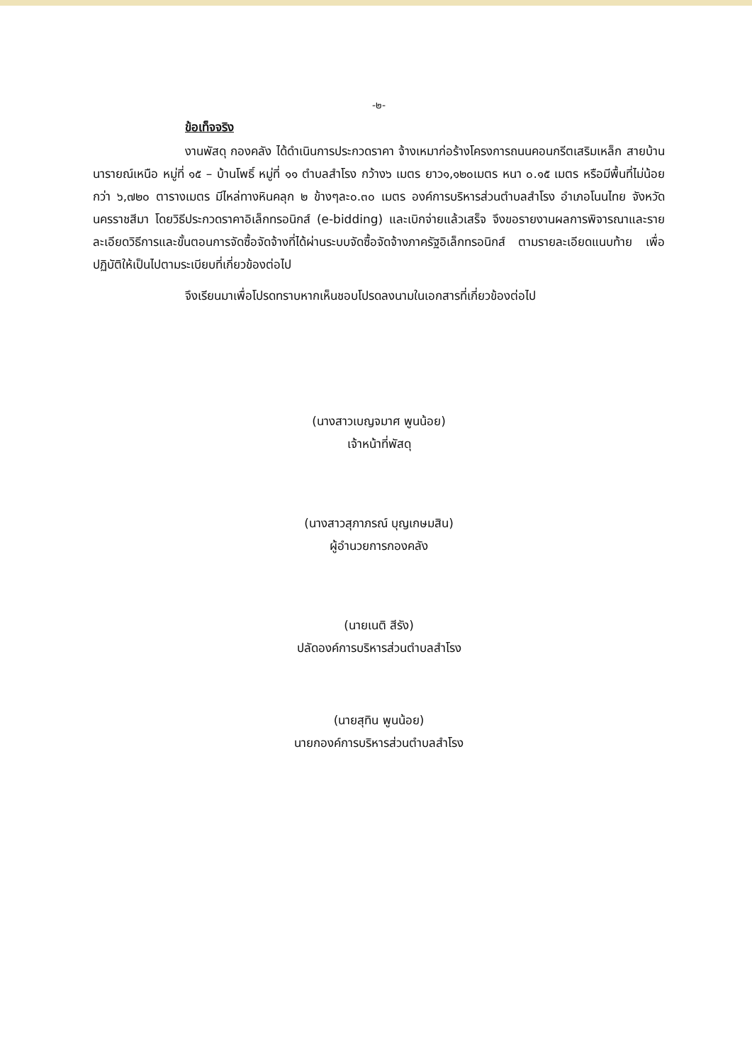-๒-
ข้อเท็จจริง
งานพัสดุ กองคลัง ได้ดำเนินการประกวดราคา จ้างเหมาก่อร้างโครงการถนนคอนกรีตเสริมเหล็ก สายบ้านนารายณ์เหนือ หมู่ที่ ๑๕ – บ้านโพธิ์ หมู่ที่ ๑๑ ตำบลสำโรง กว้าง๖ เมตร ยาว๑,๑๒๐เมตร หนา ๐.๑๕ เมตร หรือมีพื้นที่ไม่น้อยกว่า ๖,๗๒๐ ตารางเมตร มีไหล่ทางหินคลุก ๒ ข้างๆละ๐.๓๐ เมตร องค์การบริหารส่วนตำบลสำโรง อำเภอโนนไทย จังหวัดนครราชสีมา โดยวิธีประกวดราคาอิเล็กทรอนิกส์ (e-bidding) และเบิกจ่ายแล้วเสร็จ จึงขอรายงานผลการพิจารณาและรายละเอียดวิธีการและขั้นตอนการจัดซื้อจัดจ้างที่ได้ผ่านระบบจัดซื้อจัดจ้างภาครัฐอิเล็กทรอนิกส์ ตามรายละเอียดแนบท้าย เพื่อปฏิบัติให้เป็นไปตามระเบียบที่เกี่ยวข้องต่อไป
จึงเรียนมาเพื่อโปรดทราบหากเห็นชอบโปรดลงนามในเอกสารที่เกี่ยวข้องต่อไป
(นางสาวเบญจมาศ พูนน้อย)
เจ้าหน้าที่พัสดุ
(นางสาวสุภาภรณ์ บุญเกษมสิน)
ผู้อำนวยการกองคลัง
(นายเนติ สีรัง)
ปลัดองค์การบริหารส่วนตำบลสำโรง
(นายสุทิน พูนน้อย)
นายกองค์การบริหารส่วนตำบลสำโรง